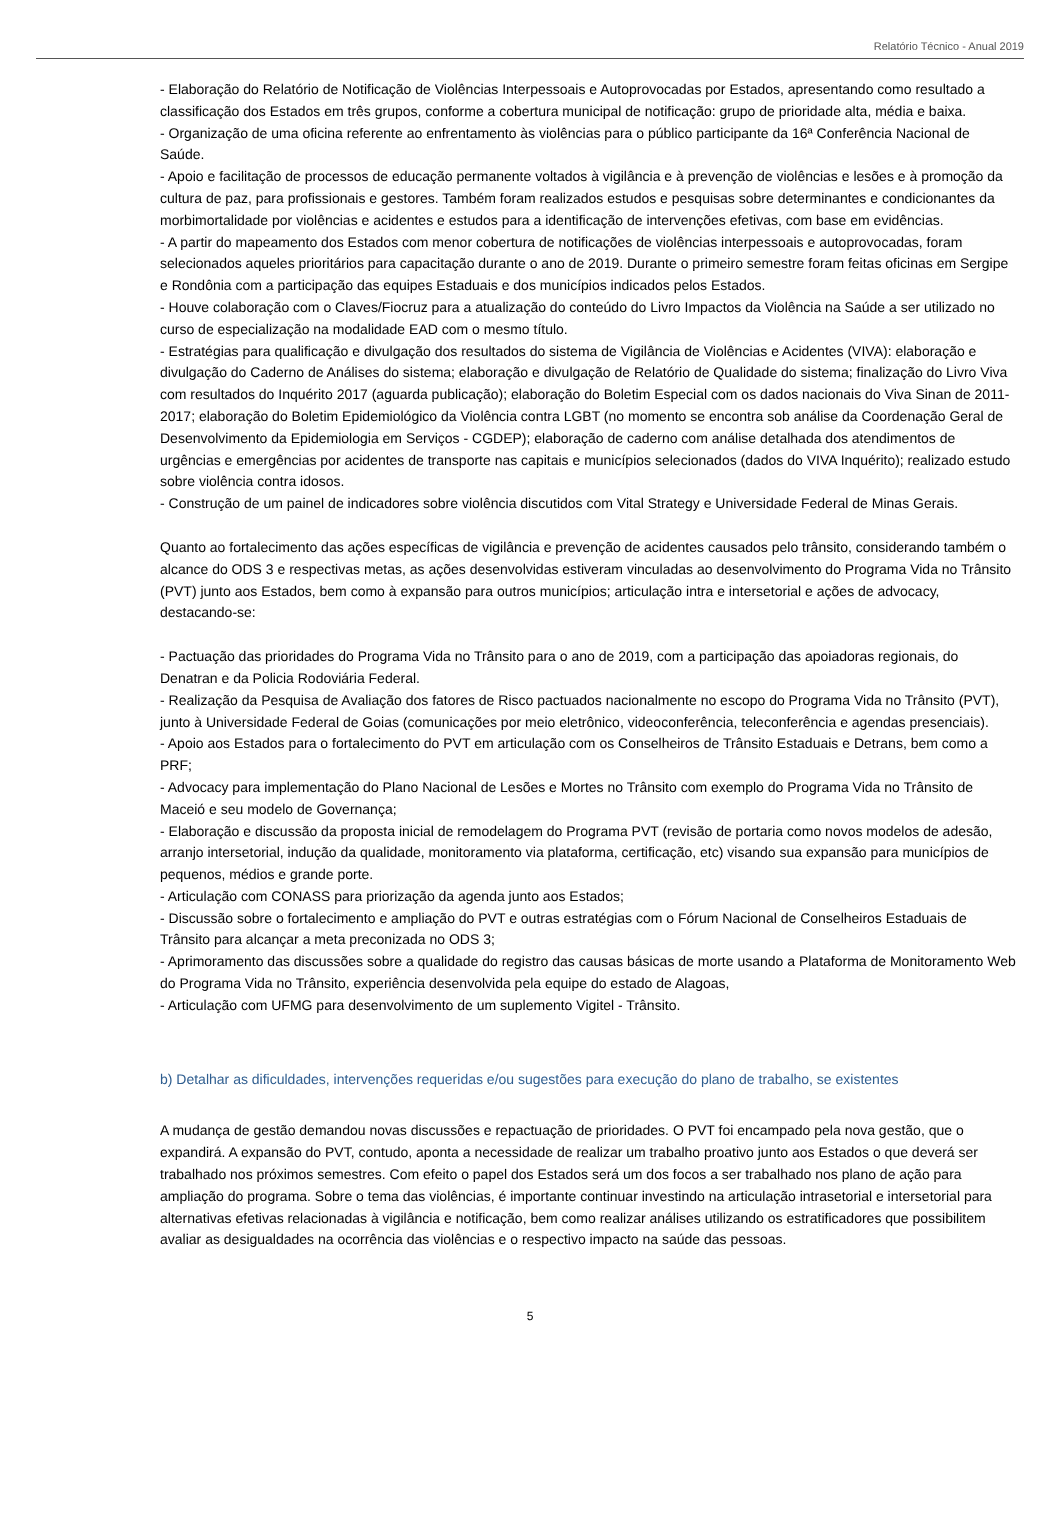Relatório Técnico - Anual 2019
- Elaboração do Relatório de Notificação de Violências Interpessoais e Autoprovocadas por Estados, apresentando como resultado a classificação dos Estados em três grupos, conforme a cobertura municipal de notificação: grupo de prioridade alta, média e baixa.
- Organização de uma oficina referente ao enfrentamento às violências para o público participante da 16ª Conferência Nacional de Saúde.
- Apoio e facilitação de processos de educação permanente voltados à vigilância e à prevenção de violências e lesões e à promoção da cultura de paz, para profissionais e gestores. Também foram realizados estudos e pesquisas sobre determinantes e condicionantes da morbimortalidade por violências e acidentes e estudos para a identificação de intervenções efetivas, com base em evidências.
- A partir do mapeamento dos Estados com menor cobertura de notificações de violências interpessoais e autoprovocadas, foram selecionados aqueles prioritários para capacitação durante o ano de 2019. Durante o primeiro semestre foram feitas oficinas em Sergipe e Rondônia com a participação das equipes Estaduais e dos municípios indicados pelos Estados.
- Houve colaboração com o Claves/Fiocruz para a atualização do conteúdo do Livro Impactos da Violência na Saúde a ser utilizado no curso de especialização na modalidade EAD com o mesmo título.
- Estratégias para qualificação e divulgação dos resultados do sistema de Vigilância de Violências e Acidentes (VIVA): elaboração e divulgação do Caderno de Análises do sistema; elaboração e divulgação de Relatório de Qualidade do sistema; finalização do Livro Viva com resultados do Inquérito 2017 (aguarda publicação); elaboração do Boletim Especial com os dados nacionais do Viva Sinan de 2011-2017; elaboração do Boletim Epidemiológico da Violência contra LGBT (no momento se encontra sob análise da Coordenação Geral de Desenvolvimento da Epidemiologia em Serviços - CGDEP); elaboração de caderno com análise detalhada dos atendimentos de urgências e emergências por acidentes de transporte nas capitais e municípios selecionados (dados do VIVA Inquérito); realizado estudo sobre violência contra idosos.
- Construção de um painel de indicadores sobre violência discutidos com Vital Strategy e Universidade Federal de Minas Gerais.
Quanto ao fortalecimento das ações específicas de vigilância e prevenção de acidentes causados pelo trânsito, considerando também o alcance do ODS 3 e respectivas metas, as ações desenvolvidas estiveram vinculadas ao desenvolvimento do Programa Vida no Trânsito (PVT) junto aos Estados, bem como à expansão para outros municípios; articulação intra e intersetorial e ações de advocacy, destacando-se:
- Pactuação das prioridades do Programa Vida no Trânsito para o ano de 2019, com a participação das apoiadoras regionais, do Denatran e da Policia Rodoviária Federal.
- Realização da Pesquisa de Avaliação dos fatores de Risco pactuados nacionalmente no escopo do Programa Vida no Trânsito (PVT), junto à Universidade Federal de Goias (comunicações por meio eletrônico, videoconferência, teleconferência e agendas presenciais).
- Apoio aos Estados para o fortalecimento do PVT em articulação com os Conselheiros de Trânsito Estaduais e Detrans, bem como a PRF;
- Advocacy para implementação do Plano Nacional de Lesões e Mortes no Trânsito com exemplo do Programa Vida no Trânsito de Maceió e seu modelo de Governança;
- Elaboração e discussão da proposta inicial de remodelagem do Programa PVT (revisão de portaria como novos modelos de adesão, arranjo intersetorial, indução da qualidade, monitoramento via plataforma, certificação, etc) visando sua expansão para municípios de pequenos, médios e grande porte.
- Articulação com CONASS para priorização da agenda junto aos Estados;
- Discussão sobre o fortalecimento e ampliação do PVT e outras estratégias com o Fórum Nacional de Conselheiros Estaduais de Trânsito para alcançar a meta preconizada no ODS 3;
- Aprimoramento das discussões sobre a qualidade do registro das causas básicas de morte usando a Plataforma de Monitoramento Web do Programa Vida no Trânsito, experiência desenvolvida pela equipe do estado de Alagoas,
- Articulação com UFMG para desenvolvimento de um suplemento Vigitel - Trânsito.
b) Detalhar as dificuldades, intervenções requeridas e/ou sugestões para execução do plano de trabalho, se existentes
A mudança de gestão demandou novas discussões e repactuação de prioridades. O PVT foi encampado pela nova gestão, que o expandirá. A expansão do PVT, contudo, aponta a necessidade de realizar um trabalho proativo junto aos Estados o que deverá ser trabalhado nos próximos semestres. Com efeito o papel dos Estados será um dos focos a ser trabalhado nos plano de ação para ampliação do programa. Sobre o tema das violências, é importante continuar investindo na articulação intrasetorial e intersetorial para alternativas efetivas relacionadas à vigilância e notificação, bem como realizar análises utilizando os estratificadores que possibilitem avaliar as desigualdades na ocorrência das violências e o respectivo impacto na saúde das pessoas.
5